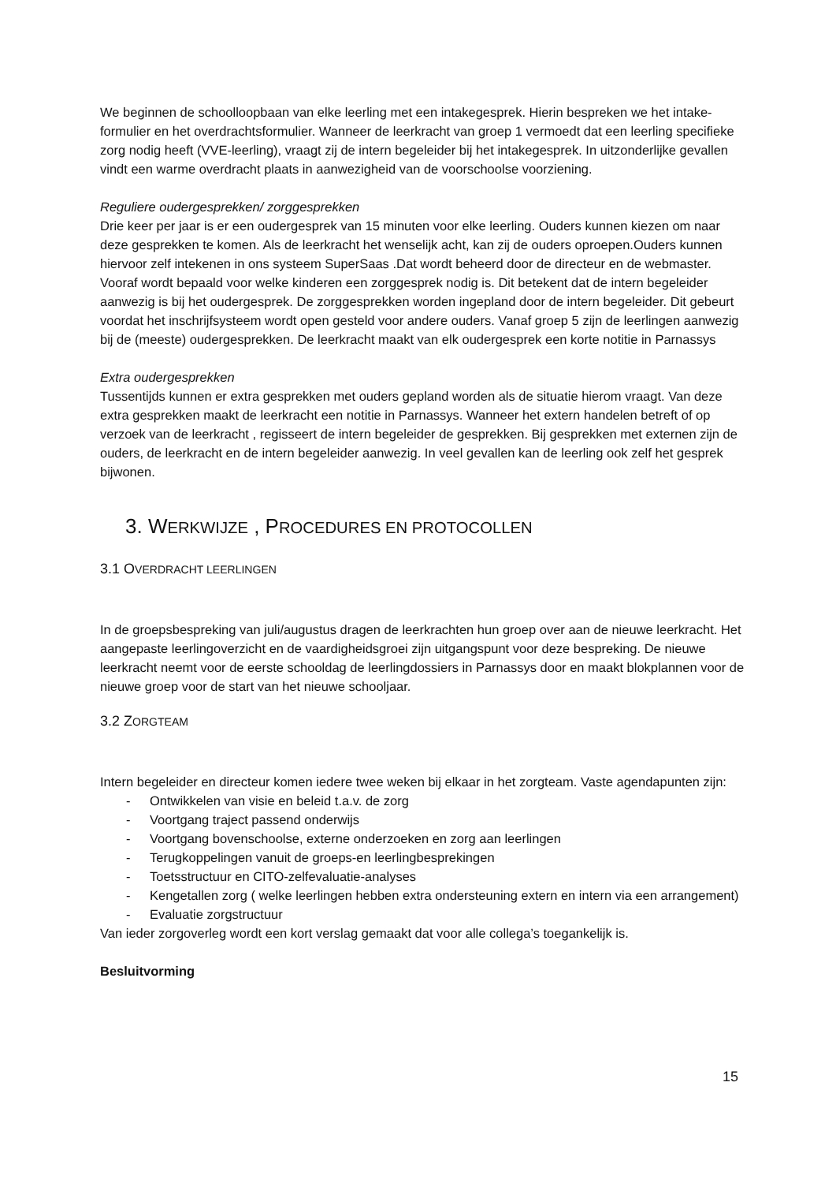We beginnen de schoolloopbaan van elke leerling met een intakegesprek. Hierin bespreken we het intake-formulier en het overdrachtsformulier. Wanneer de leerkracht van groep 1 vermoedt dat een leerling specifieke zorg nodig heeft (VVE-leerling), vraagt zij de intern begeleider bij het intakegesprek. In uitzonderlijke gevallen vindt een warme overdracht plaats in aanwezigheid van de voorschoolse voorziening.
Reguliere oudergesprekken/ zorggesprekken
Drie keer per jaar is er een oudergesprek van 15 minuten voor elke leerling. Ouders kunnen kiezen om naar deze gesprekken te komen. Als de leerkracht het wenselijk acht, kan zij de ouders oproepen.Ouders kunnen hiervoor zelf intekenen in ons systeem SuperSaas .Dat wordt beheerd door de directeur en de webmaster.
Vooraf wordt bepaald voor welke kinderen een zorggesprek nodig is. Dit betekent dat de intern begeleider aanwezig is bij het oudergesprek. De zorggesprekken worden ingepland door de intern begeleider. Dit gebeurt voordat het inschrijfsysteem wordt open gesteld voor andere ouders. Vanaf groep 5 zijn de leerlingen aanwezig bij de (meeste) oudergesprekken. De leerkracht maakt van elk oudergesprek een korte notitie in Parnassys
Extra oudergesprekken
Tussentijds kunnen er extra gesprekken met ouders gepland worden als de situatie hierom vraagt. Van deze extra gesprekken maakt de leerkracht een notitie in Parnassys. Wanneer het extern handelen betreft of op verzoek van de leerkracht , regisseert de intern begeleider de gesprekken. Bij gesprekken met externen zijn de ouders, de leerkracht en de intern begeleider aanwezig. In veel gevallen kan de leerling ook zelf het gesprek bijwonen.
3. WERKWIJZE , PROCEDURES EN PROTOCOLLEN
3.1 OVERDRACHT LEERLINGEN
In de groepsbespreking van juli/augustus dragen de leerkrachten hun groep over aan de nieuwe leerkracht. Het aangepaste leerlingoverzicht en de vaardigheidsgroei zijn uitgangspunt voor deze bespreking. De nieuwe leerkracht neemt voor de eerste schooldag de leerlingdossiers in Parnassys door en maakt blokplannen voor de nieuwe groep voor de start van het nieuwe schooljaar.
3.2 ZORGTEAM
Intern begeleider en directeur komen iedere twee weken bij elkaar in het zorgteam. Vaste agendapunten zijn:
- Ontwikkelen van visie en beleid t.a.v. de zorg
- Voortgang traject passend onderwijs
- Voortgang bovenschoolse, externe onderzoeken en zorg aan leerlingen
- Terugkoppelingen vanuit de groeps-en leerlingbesprekingen
- Toetsstructuur en CITO-zelfevaluatie-analyses
- Kengetallen zorg ( welke leerlingen hebben extra ondersteuning extern en intern via een arrangement)
- Evaluatie zorgstructuur
Van ieder zorgoverleg wordt een kort verslag gemaakt dat voor alle collega’s toegankelijk is.
Besluitvorming
15